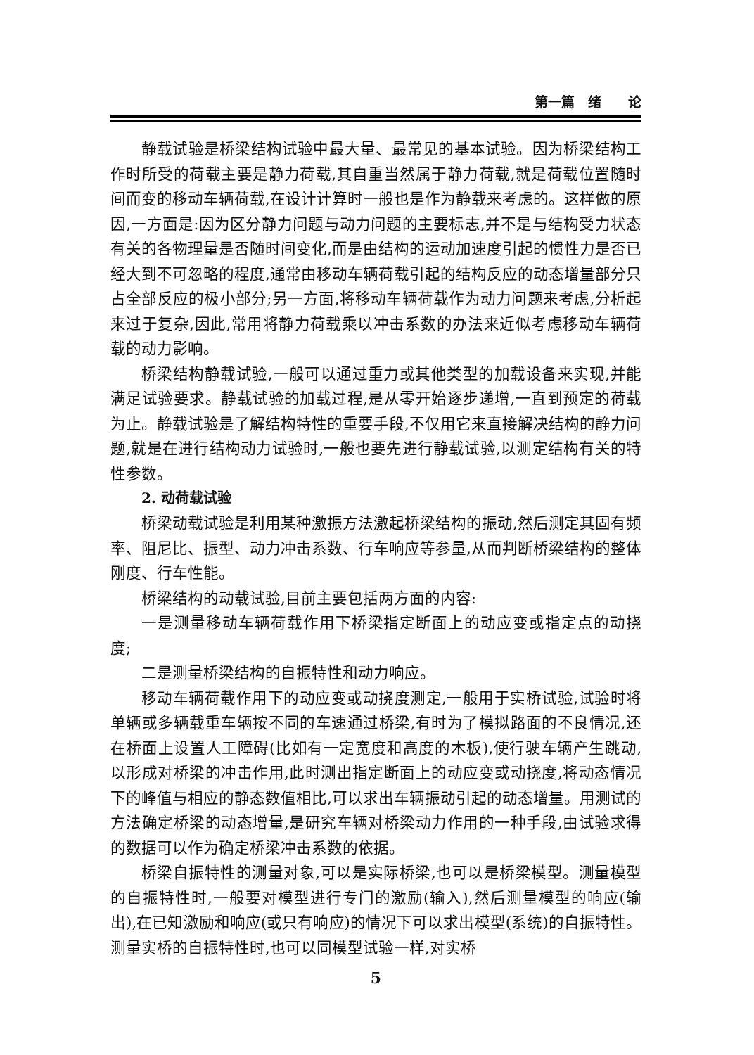第一篇　绪　　论
静载试验是桥梁结构试验中最大量、最常见的基本试验。因为桥梁结构工作时所受的荷载主要是静力荷载,其自重当然属于静力荷载,就是荷载位置随时间而变的移动车辆荷载,在设计计算时一般也是作为静载来考虑的。这样做的原因,一方面是:因为区分静力问题与动力问题的主要标志,并不是与结构受力状态有关的各物理量是否随时间变化,而是由结构的运动加速度引起的惯性力是否已经大到不可忽略的程度,通常由移动车辆荷载引起的结构反应的动态增量部分只占全部反应的极小部分;另一方面,将移动车辆荷载作为动力问题来考虑,分析起来过于复杂,因此,常用将静力荷载乘以冲击系数的办法来近似考虑移动车辆荷载的动力影响。
桥梁结构静载试验,一般可以通过重力或其他类型的加载设备来实现,并能满足试验要求。静载试验的加载过程,是从零开始逐步递增,一直到预定的荷载为止。静载试验是了解结构特性的重要手段,不仅用它来直接解决结构的静力问题,就是在进行结构动力试验时,一般也要先进行静载试验,以测定结构有关的特性参数。
2. 动荷载试验
桥梁动载试验是利用某种激振方法激起桥梁结构的振动,然后测定其固有频率、阻尼比、振型、动力冲击系数、行车响应等参量,从而判断桥梁结构的整体刚度、行车性能。
桥梁结构的动载试验,目前主要包括两方面的内容:
一是测量移动车辆荷载作用下桥梁指定断面上的动应变或指定点的动挠度;
二是测量桥梁结构的自振特性和动力响应。
移动车辆荷载作用下的动应变或动挠度测定,一般用于实桥试验,试验时将单辆或多辆载重车辆按不同的车速通过桥梁,有时为了模拟路面的不良情况,还在桥面上设置人工障碍(比如有一定宽度和高度的木板),使行驶车辆产生跳动,以形成对桥梁的冲击作用,此时测出指定断面上的动应变或动挠度,将动态情况下的峰值与相应的静态数值相比,可以求出车辆振动引起的动态增量。用测试的方法确定桥梁的动态增量,是研究车辆对桥梁动力作用的一种手段,由试验求得的数据可以作为确定桥梁冲击系数的依据。
桥梁自振特性的测量对象,可以是实际桥梁,也可以是桥梁模型。测量模型的自振特性时,一般要对模型进行专门的激励(输入),然后测量模型的响应(输出),在已知激励和响应(或只有响应)的情况下可以求出模型(系统)的自振特性。测量实桥的自振特性时,也可以同模型试验一样,对实桥
5